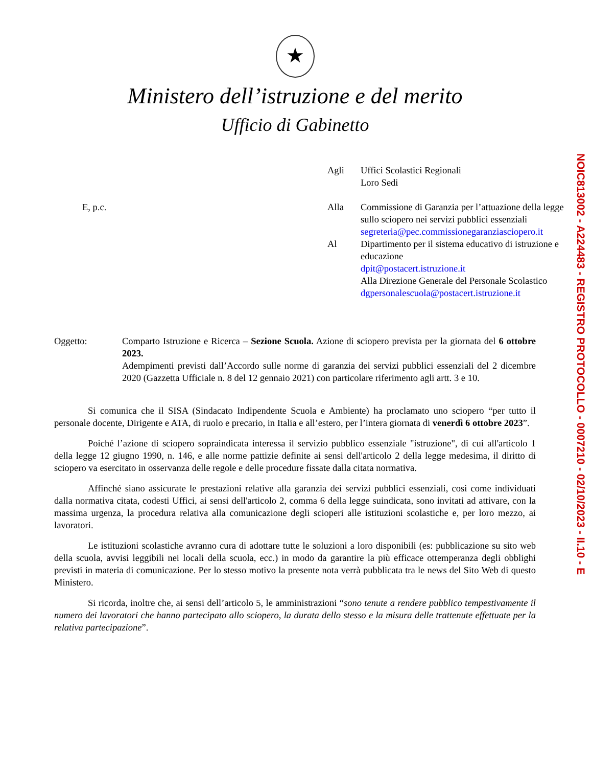★
Ministero dell’istruzione e del merito
Ufficio di Gabinetto
Agli
Uffici Scolastici Regionali
Loro Sedi
E, p.c.
Alla
Commissione di Garanzia per l’attuazione della legge sullo sciopero nei servizi pubblici essenziali
segreteria@pec.commissionegaranziasciopero.it
Al
Dipartimento per il sistema educativo di istruzione e educazione
dpit@postacert.istruzione.it
Alla Direzione Generale del Personale Scolastico
dgpersonalescuola@postacert.istruzione.it
Oggetto:
Comparto Istruzione e Ricerca – Sezione Scuola. Azione di sciopero prevista per la giornata del 6 ottobre 2023.
Adempimenti previsti dall’Accordo sulle norme di garanzia dei servizi pubblici essenziali del 2 dicembre 2020 (Gazzetta Ufficiale n. 8 del 12 gennaio 2021) con particolare riferimento agli artt. 3 e 10.
Si comunica che il SISA (Sindacato Indipendente Scuola e Ambiente) ha proclamato uno sciopero “per tutto il personale docente, Dirigente e ATA, di ruolo e precario, in Italia e all’estero, per l’intera giornata di venerdì 6 ottobre 2023”.
Poiché l’azione di sciopero sopraindicata interessa il servizio pubblico essenziale "istruzione", di cui all'articolo 1 della legge 12 giugno 1990, n. 146, e alle norme pattizie definite ai sensi dell'articolo 2 della legge medesima, il diritto di sciopero va esercitato in osservanza delle regole e delle procedure fissate dalla citata normativa.
Affinché siano assicurate le prestazioni relative alla garanzia dei servizi pubblici essenziali, così come individuati dalla normativa citata, codesti Uffici, ai sensi dell'articolo 2, comma 6 della legge suindicata, sono invitati ad attivare, con la massima urgenza, la procedura relativa alla comunicazione degli scioperi alle istituzioni scolastiche e, per loro mezzo, ai lavoratori.
Le istituzioni scolastiche avranno cura di adottare tutte le soluzioni a loro disponibili (es: pubblicazione su sito web della scuola, avvisi leggibili nei locali della scuola, ecc.) in modo da garantire la più efficace ottemperanza degli obblighi previsti in materia di comunicazione. Per lo stesso motivo la presente nota verrà pubblicata tra le news del Sito Web di questo Ministero.
Si ricorda, inoltre che, ai sensi dell’articolo 5, le amministrazioni “sono tenute a rendere pubblico tempestivamente il numero dei lavoratori che hanno partecipato allo sciopero, la durata dello stesso e la misura delle trattenute effettuate per la relativa partecipazione”.
NOIC813002 - A224483 - REGISTRO PROTOCOLLO - 0007210 - 02/10/2023 - II.10 - E